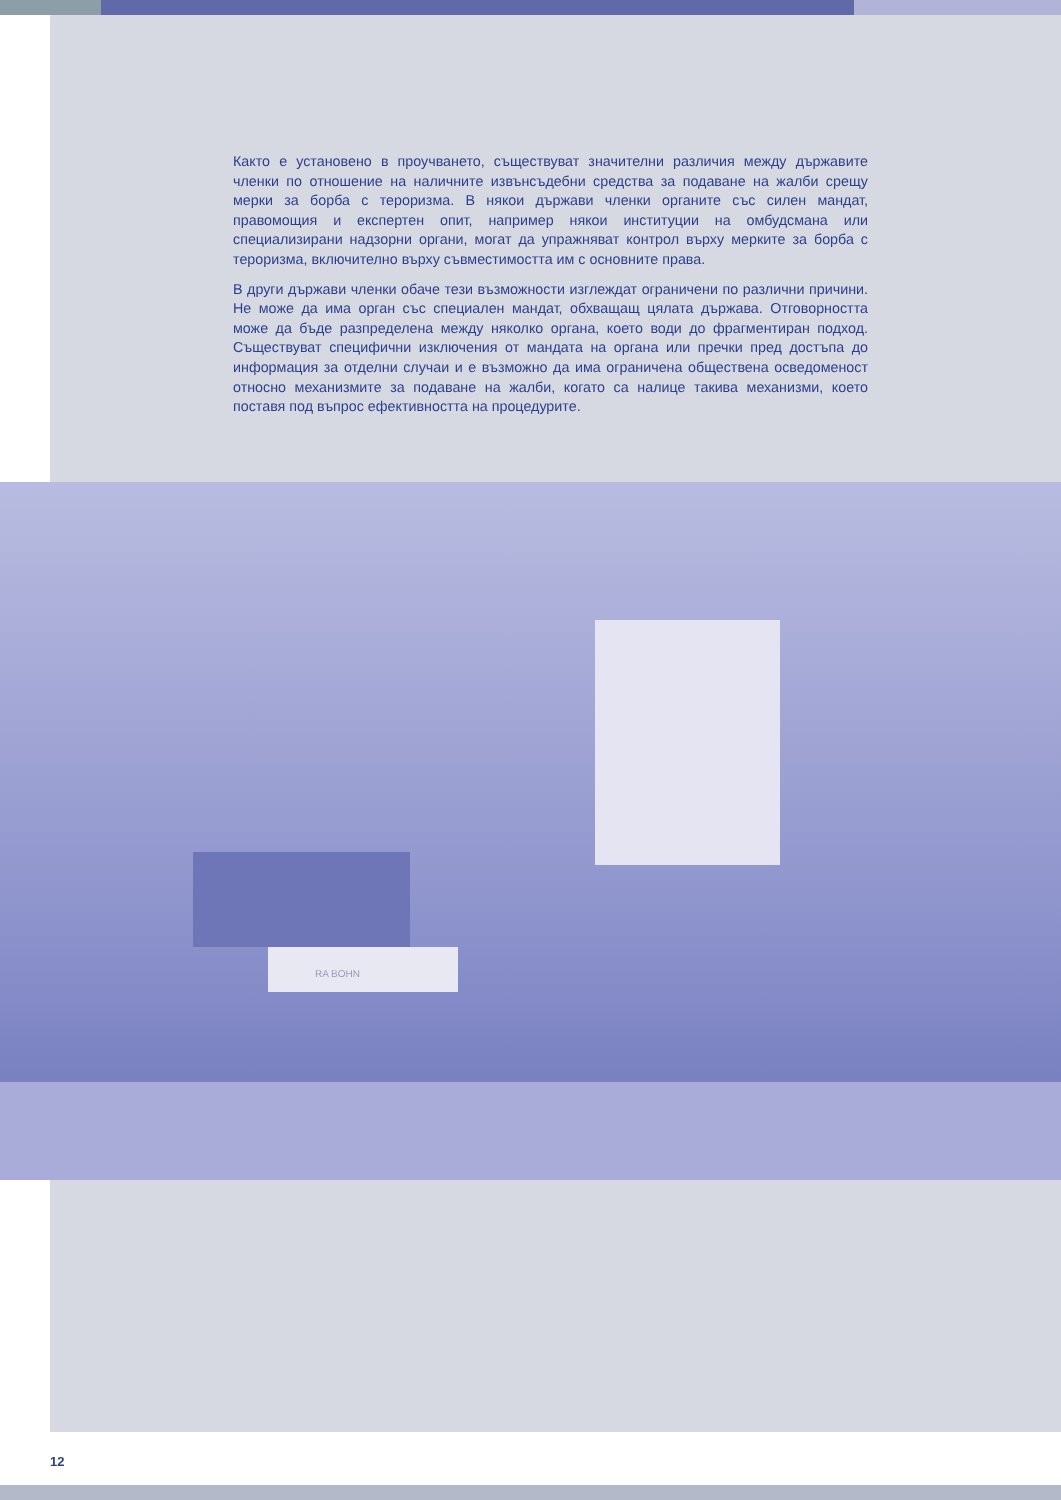Както е установено в проучването, съществуват значителни различия между държавите членки по отношение на наличните извънсъдебни средства за подаване на жалби срещу мерки за борба с тероризма. В някои държави членки органите със силен мандат, правомощия и експертен опит, например някои институции на омбудсмана или специализирани надзорни органи, могат да упражняват контрол върху мерките за борба с тероризма, включително върху съвместимостта им с основните права.
В други държави членки обаче тези възможности изглеждат ограничени по различни причини. Не може да има орган със специален мандат, обхващащ цялата държава. Отговорността може да бъде разпределена между няколко органа, което води до фрагментиран подход. Съществуват специфични изключения от мандата на органа или пречки пред достъпа до информация за отделни случаи и е възможно да има ограничена обществена осведоменост относно механизмите за подаване на жалби, когато са налице такива механизми, което поставя под въпрос ефективността на процедурите.
RA BOHN
12